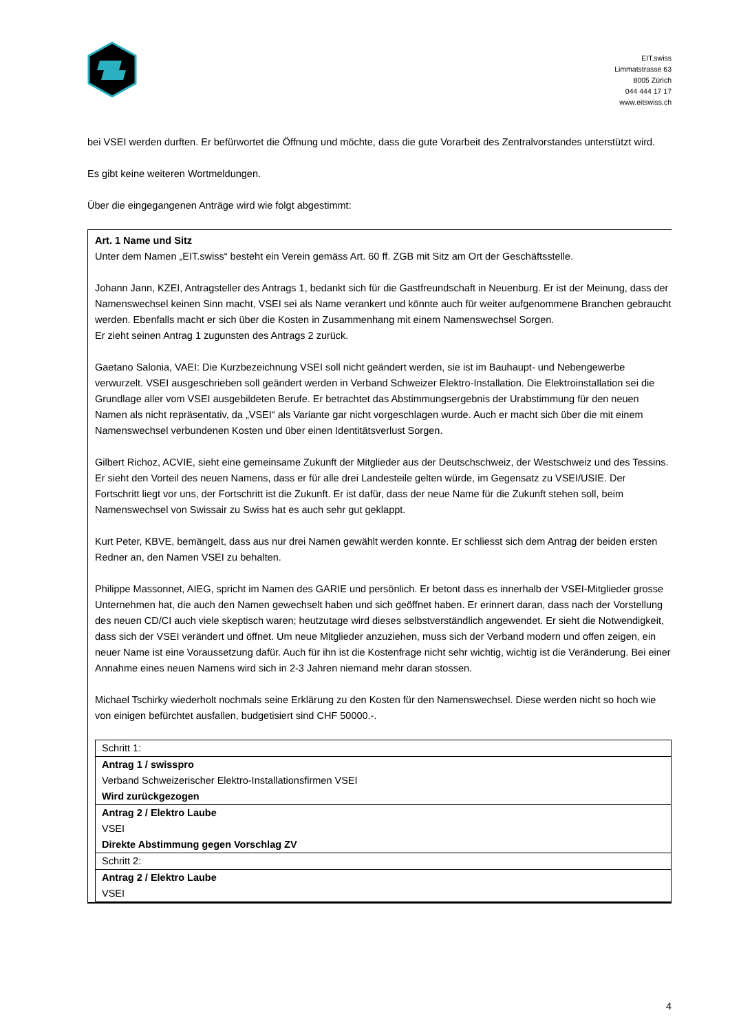EIT.swiss
Limmatstrasse 63
8005 Zürich
044 444 17 17
www.eitswiss.ch
bei VSEI werden durften. Er befürwortet die Öffnung und möchte, dass die gute Vorarbeit des Zentralvorstandes unterstützt wird.
Es gibt keine weiteren Wortmeldungen.
Über die eingegangenen Anträge wird wie folgt abgestimmt:
Art. 1 Name und Sitz
Unter dem Namen „EIT.swiss“ besteht ein Verein gemäss Art. 60 ff. ZGB mit Sitz am Ort der Geschäftsstelle.
Johann Jann, KZEI, Antragsteller des Antrags 1, bedankt sich für die Gastfreundschaft in Neuenburg. Er ist der Meinung, dass der Namenswechsel keinen Sinn macht, VSEI sei als Name verankert und könnte auch für weiter aufgenommene Branchen gebraucht werden. Ebenfalls macht er sich über die Kosten in Zusammenhang mit einem Namenswechsel Sorgen.
Er zieht seinen Antrag 1 zugunsten des Antrags 2 zurück.
Gaetano Salonia, VAEI: Die Kurzbezeichnung VSEI soll nicht geändert werden, sie ist im Bauhaupt- und Nebengewerbe verwurzelt. VSEI ausgeschrieben soll geändert werden in Verband Schweizer Elektro-Installation. Die Elektroinstallation sei die Grundlage aller vom VSEI ausgebildeten Berufe. Er betrachtet das Abstimmungsergebnis der Urabstimmung für den neuen Namen als nicht repräsentativ, da „VSEI“ als Variante gar nicht vorgeschlagen wurde. Auch er macht sich über die mit einem Namenswechsel verbundenen Kosten und über einen Identitätsverlust Sorgen.
Gilbert Richoz, ACVIE, sieht eine gemeinsame Zukunft der Mitglieder aus der Deutschschweiz, der Westschweiz und des Tessins. Er sieht den Vorteil des neuen Namens, dass er für alle drei Landesteile gelten würde, im Gegensatz zu VSEI/USIE. Der Fortschritt liegt vor uns, der Fortschritt ist die Zukunft. Er ist dafür, dass der neue Name für die Zukunft stehen soll, beim Namenswechsel von Swissair zu Swiss hat es auch sehr gut geklappt.
Kurt Peter, KBVE, bemängelt, dass aus nur drei Namen gewählt werden konnte. Er schliesst sich dem Antrag der beiden ersten Redner an, den Namen VSEI zu behalten.
Philippe Massonnet, AIEG, spricht im Namen des GARIE und persönlich. Er betont dass es innerhalb der VSEI-Mitglieder grosse Unternehmen hat, die auch den Namen gewechselt haben und sich geöffnet haben. Er erinnert daran, dass nach der Vorstellung des neuen CD/CI auch viele skeptisch waren; heutzutage wird dieses selbstverständlich angewendet. Er sieht die Notwendigkeit, dass sich der VSEI verändert und öffnet. Um neue Mitglieder anzuziehen, muss sich der Verband modern und offen zeigen, ein neuer Name ist eine Voraussetzung dafür. Auch für ihn ist die Kostenfrage nicht sehr wichtig, wichtig ist die Veränderung. Bei einer Annahme eines neuen Namens wird sich in 2-3 Jahren niemand mehr daran stossen.
Michael Tschirky wiederholt nochmals seine Erklärung zu den Kosten für den Namenswechsel. Diese werden nicht so hoch wie von einigen befürchtet ausfallen, budgetisiert sind CHF 50000.-.
| Schritt 1: |
| Antrag 1 / swisspro Verband Schweizerischer Elektro-Installationsfirmen VSEI Wird zurückgezogen |
| Antrag 2 / Elektro Laube VSEI Direkte Abstimmung gegen Vorschlag ZV |
| Schritt 2: |
| Antrag 2 / Elektro Laube VSEI |
4